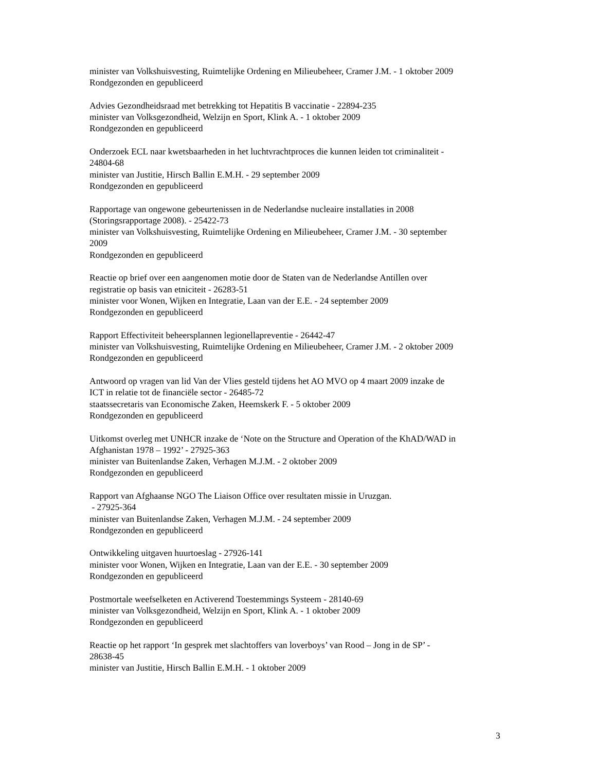minister van Volkshuisvesting, Ruimtelijke Ordening en Milieubeheer, Cramer J.M. - 1 oktober 2009
Rondgezonden en gepubliceerd
Advies Gezondheidsraad met betrekking tot Hepatitis B vaccinatie - 22894-235
minister van Volksgezondheid, Welzijn en Sport, Klink A. - 1 oktober 2009
Rondgezonden en gepubliceerd
Onderzoek ECL naar kwetsbaarheden in het luchtvrachtproces die kunnen leiden tot criminaliteit -
24804-68
minister van Justitie, Hirsch Ballin E.M.H. - 29 september 2009
Rondgezonden en gepubliceerd
Rapportage van ongewone gebeurtenissen in de Nederlandse nucleaire installaties in 2008
(Storingsrapportage 2008). - 25422-73
minister van Volkshuisvesting, Ruimtelijke Ordening en Milieubeheer, Cramer J.M. - 30 september
2009
Rondgezonden en gepubliceerd
Reactie op brief over een aangenomen motie door de Staten van de Nederlandse Antillen over
registratie op basis van etniciteit - 26283-51
minister voor Wonen, Wijken en Integratie, Laan van der E.E. - 24 september 2009
Rondgezonden en gepubliceerd
Rapport Effectiviteit beheersplannen legionellapreventie - 26442-47
minister van Volkshuisvesting, Ruimtelijke Ordening en Milieubeheer, Cramer J.M. - 2 oktober 2009
Rondgezonden en gepubliceerd
Antwoord op vragen van lid Van der Vlies gesteld tijdens het AO MVO op 4 maart 2009 inzake de
ICT in relatie tot de financiële sector - 26485-72
staatssecretaris van Economische Zaken, Heemskerk F. - 5 oktober 2009
Rondgezonden en gepubliceerd
Uitkomst overleg met UNHCR inzake de ‘Note on the Structure and Operation of the KhAD/WAD in
Afghanistan 1978 – 1992’ - 27925-363
minister van Buitenlandse Zaken, Verhagen M.J.M. - 2 oktober 2009
Rondgezonden en gepubliceerd
Rapport van Afghaanse NGO The Liaison Office over resultaten missie in Uruzgan.
- 27925-364
minister van Buitenlandse Zaken, Verhagen M.J.M. - 24 september 2009
Rondgezonden en gepubliceerd
Ontwikkeling uitgaven huurtoeslag - 27926-141
minister voor Wonen, Wijken en Integratie, Laan van der E.E. - 30 september 2009
Rondgezonden en gepubliceerd
Postmortale weefselketen en Activerend Toestemmings Systeem - 28140-69
minister van Volksgezondheid, Welzijn en Sport, Klink A. - 1 oktober 2009
Rondgezonden en gepubliceerd
Reactie op het rapport ‘In gesprek met slachtoffers van loverboys’ van Rood – Jong in de SP’ -
28638-45
minister van Justitie, Hirsch Ballin E.M.H. - 1 oktober 2009
3